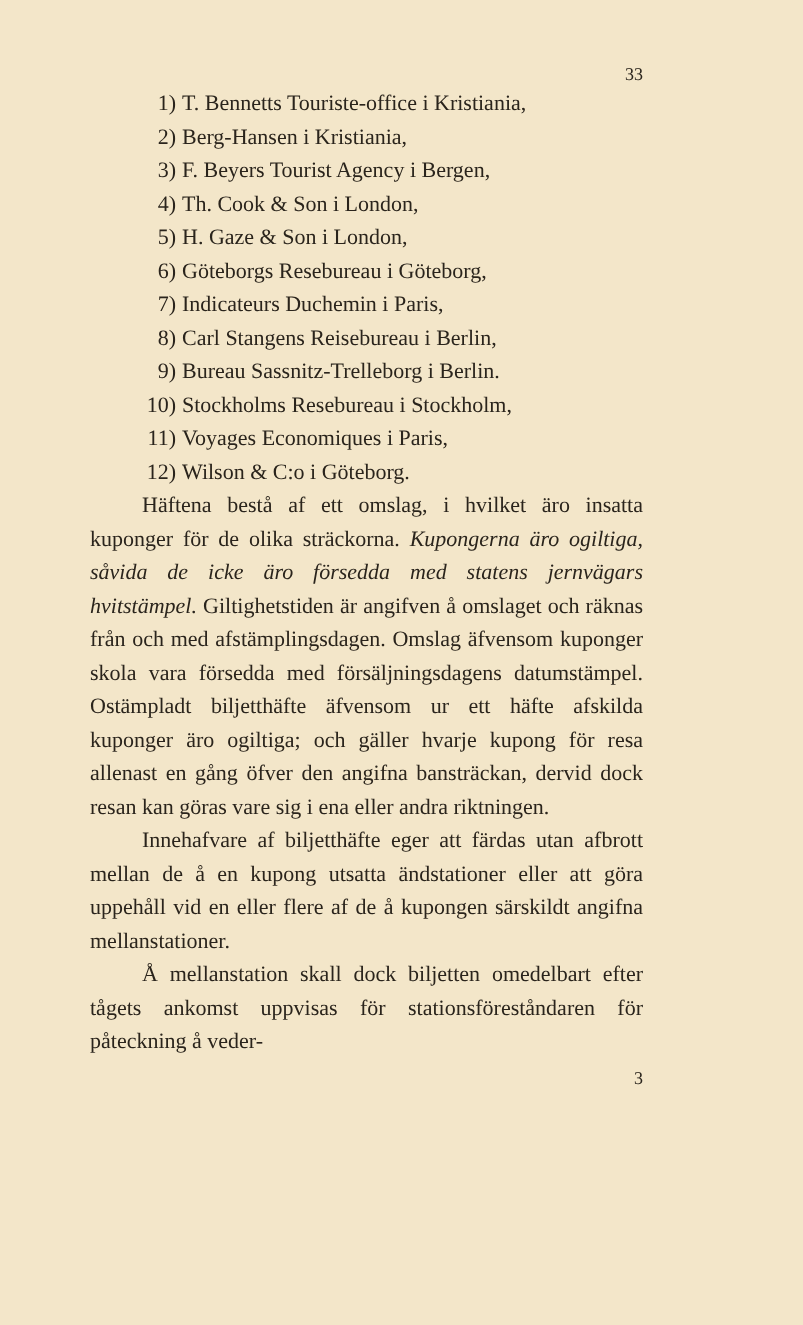33
1) T. Bennetts Touriste-office i Kristiania,
2) Berg-Hansen i Kristiania,
3) F. Beyers Tourist Agency i Bergen,
4) Th. Cook & Son i London,
5) H. Gaze & Son i London,
6) Göteborgs Resebureau i Göteborg,
7) Indicateurs Duchemin i Paris,
8) Carl Stangens Reisebureau i Berlin,
9) Bureau Sassnitz-Trelleborg i Berlin.
10) Stockholms Resebureau i Stockholm,
11) Voyages Economiques i Paris,
12) Wilson & C:o i Göteborg.
Häftena bestå af ett omslag, i hvilket äro insatta kuponger för de olika sträckorna. Kupongerna äro ogiltiga, såvida de icke äro försedda med statens jernvägars hvitstämpel. Giltighetstiden är angifven å omslaget och räknas från och med afstämplingsdagen. Omslag äfvensom kuponger skola vara försedda med försäljningsdagens datumstämpel. Ostämpladt biljetthäfte äfvensom ur ett häfte afskilda kuponger äro ogiltiga; och gäller hvarje kupong för resa allenast en gång öfver den angifna bansträckan, dervid dock resan kan göras vare sig i ena eller andra riktningen.
Innehafvare af biljetthäfte eger att färdas utan afbrott mellan de å en kupong utsatta ändstationer eller att göra uppehåll vid en eller flere af de å kupongen särskildt angifna mellanstationer.
Å mellanstation skall dock biljetten omedelbart efter tågets ankomst uppvisas för stationsföreståndaren för påteckning å veder-
3